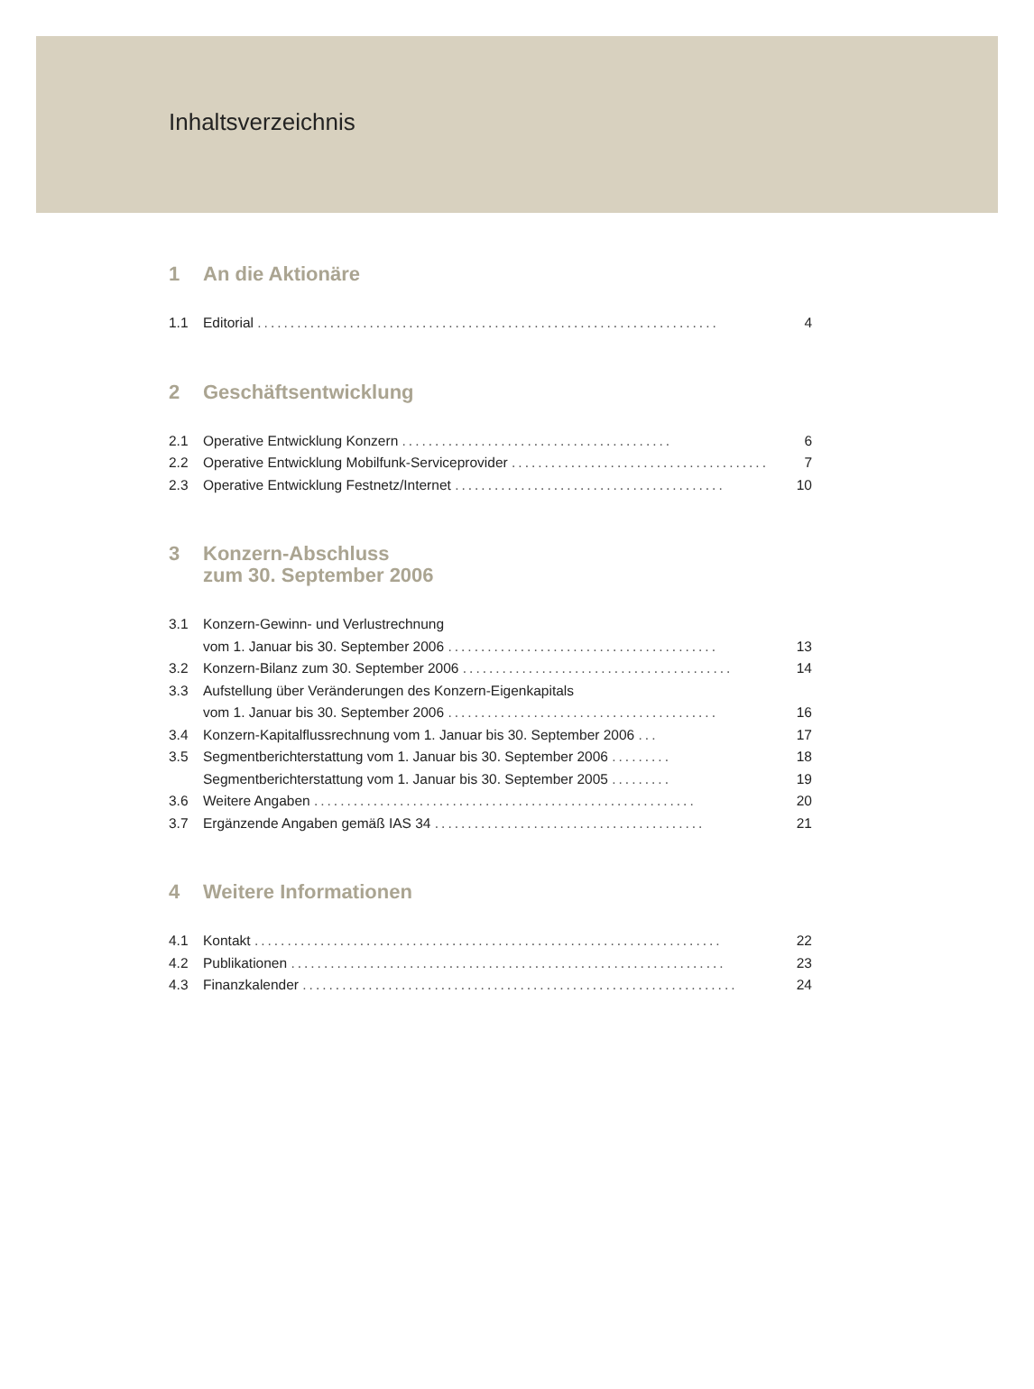Inhaltsverzeichnis
1 An die Aktionäre
1.1 Editorial ...................................................................... 4
2 Geschäftsentwicklung
2.1 Operative Entwicklung Konzern ......................................... 6
2.2 Operative Entwicklung Mobilfunk-Serviceprovider ......................................... 7
2.3 Operative Entwicklung Festnetz/Internet ......................................... 10
3 Konzern-Abschluss
zum 30. September 2006
3.1 Konzern-Gewinn- und Verlustrechnung
vom 1. Januar bis 30. September 2006 ......................................... 13
3.2 Konzern-Bilanz zum 30. September 2006 ......................................... 14
3.3 Aufstellung über Veränderungen des Konzern-Eigenkapitals
vom 1. Januar bis 30. September 2006 ......................................... 16
3.4 Konzern-Kapitalflussrechnung vom 1. Januar bis 30. September 2006 ... 17
3.5 Segmentberichterstattung vom 1. Januar bis 30. September 2006 ......... 18
Segmentberichterstattung vom 1. Januar bis 30. September 2005 ......... 19
3.6 Weitere Angaben .......................................................... 20
3.7 Ergänzende Angaben gemäß IAS 34 ......................................... 21
4 Weitere Informationen
4.1 Kontakt ....................................................................... 22
4.2 Publikationen .................................................................. 23
4.3 Finanzkalender .................................................................. 24